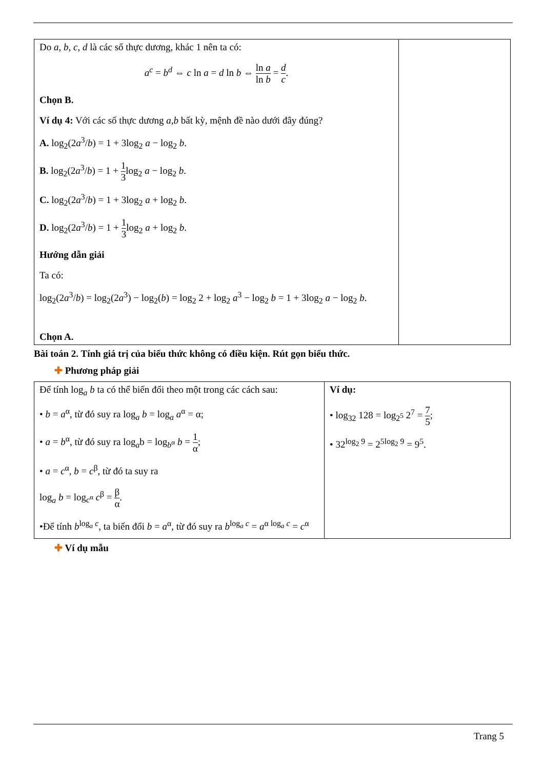| Do a , b , c , d là các số thực dương, khác 1 nên ta có: a<sup>c</sup> = b<sup>d</sup> ⇔ c ln a = d ln b ⇔ ln a ln b = d c . Chọn B. Ví dụ 4: Với các số thực dương a , b bất kỳ, mệnh đề nào dưới đây đúng? A. log<sub>2</sub>(2 a<sup>3</sup>/ b ) = 1 + 3log<sub>2</sub> a − log<sub>2</sub> b . B. log<sub>2</sub>(2 a<sup>3</sup>/ b ) = 1 + 1 3 log<sub>2</sub> a − log<sub>2</sub> b . C. log<sub>2</sub>(2 a<sup>3</sup>/ b ) = 1 + 3log<sub>2</sub> a + log<sub>2</sub> b . D. log<sub>2</sub>(2 a<sup>3</sup>/ b ) = 1 + 1 3 log<sub>2</sub> a + log<sub>2</sub> b . Hướng dẫn giải Ta có: log<sub>2</sub>(2 a<sup>3</sup>/ b ) = log<sub>2</sub>(2 a<sup>3</sup>) − log<sub>2</sub>( b ) = log<sub>2</sub> 2 + log<sub>2</sub> a<sup>3</sup> − log<sub>2</sub> b = 1 + 3log<sub>2</sub> a − log<sub>2</sub> b . Chọn A. | |
Bài toán 2. Tính giá trị của biểu thức không có điều kiện. Rút gọn biểu thức.
✚ Phương pháp giải
| Để tính log<sub>a</sub> b ta có thể biến đổi theo một trong các cách sau: • b = a<sup>α</sup>, từ đó suy ra log<sub>a</sub> b = log<sub>a</sub> a<sup>α</sup> = α; • a = b<sup>α</sup>, từ đó suy ra log<sub>a</sub>b = log<sub>b<sup>α</sup></sub> b = 1 α ; • a = c<sup>α</sup>, b = c<sup>β</sup>, từ đó ta suy ra log<sub>a</sub> b = log<sub>c<sup>α</sup></sub> c<sup>β</sup> = β α . •Để tính b<sup>log<sub>a</sub> c</sup>, ta biến đổi b = a<sup>α</sup>, từ đó suy ra b<sup>log<sub>a</sub> c</sup> = a<sup>α log<sub>a</sub> c</sup> = c<sup>α</sup> | Ví dụ: • log<sub>32</sub> 128 = log<sub>2<sup>5</sup></sub> 2<sup>7</sup> = 7 5 ; • 32<sup>log<sub>2</sub> 9</sup> = 2<sup>5log<sub>2</sub> 9</sup> = 9<sup>5</sup>. |
✚ Ví dụ mẫu
Trang 5